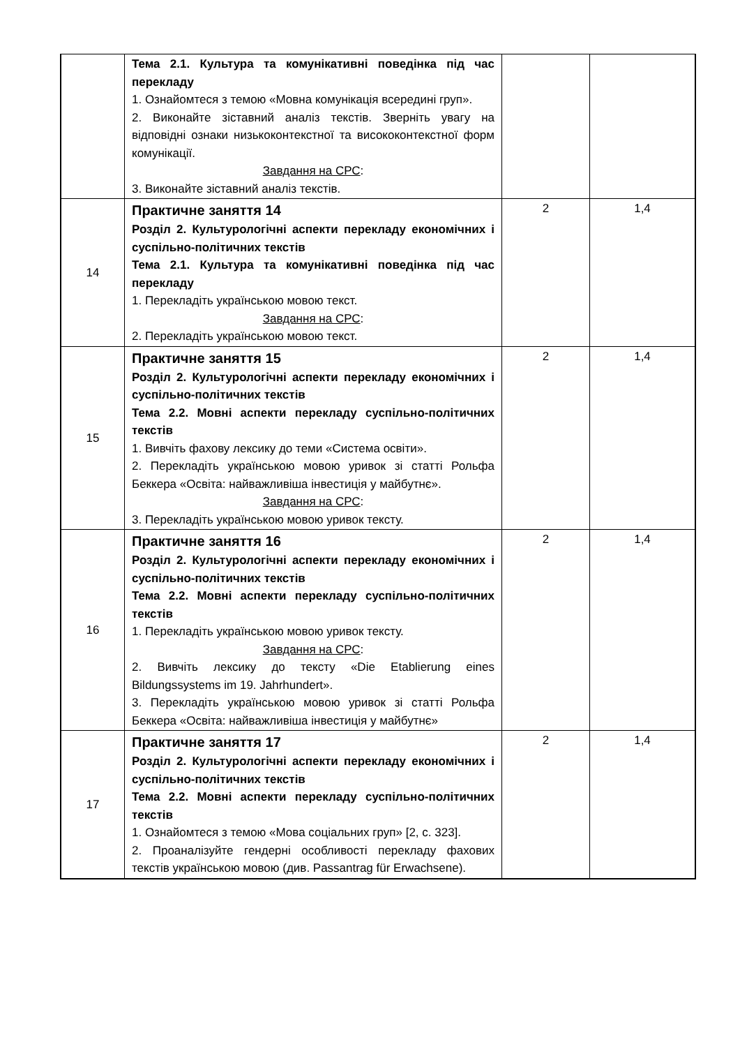| | Тема 2.1. Культура та комунікативні поведінка під час перекладу 1. Ознайомтеся з темою «Мовна комунікація всередині груп». 2. Виконайте зіставний аналіз текстів. Зверніть увагу на відповідні ознаки низькоконтекстної та висококонтекстної форм комунікації. Завдання на СРС : 3. Виконайте зіставний аналіз текстів. | | |
| 14 | Практичне заняття 14 Розділ 2. Культурологічні аспекти перекладу економічних і суспільно-політичних текстів Тема 2.1. Культура та комунікативні поведінка під час перекладу 1. Перекладіть українською мовою текст. Завдання на СРС : 2. Перекладіть українською мовою текст. | 2 | 1,4 |
| 15 | Практичне заняття 15 Розділ 2. Культурологічні аспекти перекладу економічних і суспільно-політичних текстів Тема 2.2. Мовні аспекти перекладу суспільно-політичних текстів 1. Вивчіть фахову лексику до теми «Система освіти». 2. Перекладіть українською мовою уривок зі статті Рольфа Беккера «Освіта: найважливіша інвестиція у майбутнє». Завдання на СРС : 3. Перекладіть українською мовою уривок тексту. | 2 | 1,4 |
| 16 | Практичне заняття 16 Розділ 2. Культурологічні аспекти перекладу економічних і суспільно-політичних текстів Тема 2.2. Мовні аспекти перекладу суспільно-політичних текстів 1. Перекладіть українською мовою уривок тексту. Завдання на СРС : 2. Вивчіть лексику до тексту «Die Etablierung eines Bildungssystems im 19. Jahrhundert». 3. Перекладіть українською мовою уривок зі статті Рольфа Беккера «Освіта: найважливіша інвестиція у майбутнє» | 2 | 1,4 |
| 17 | Практичне заняття 17 Розділ 2. Культурологічні аспекти перекладу економічних і суспільно-політичних текстів Тема 2.2. Мовні аспекти перекладу суспільно-політичних текстів 1. Ознайомтеся з темою «Мова соціальних груп» [2, с. 323]. 2. Проаналізуйте гендерні особливості перекладу фахових текстів українською мовою (див. Passantrag für Erwachsene). | 2 | 1,4 |